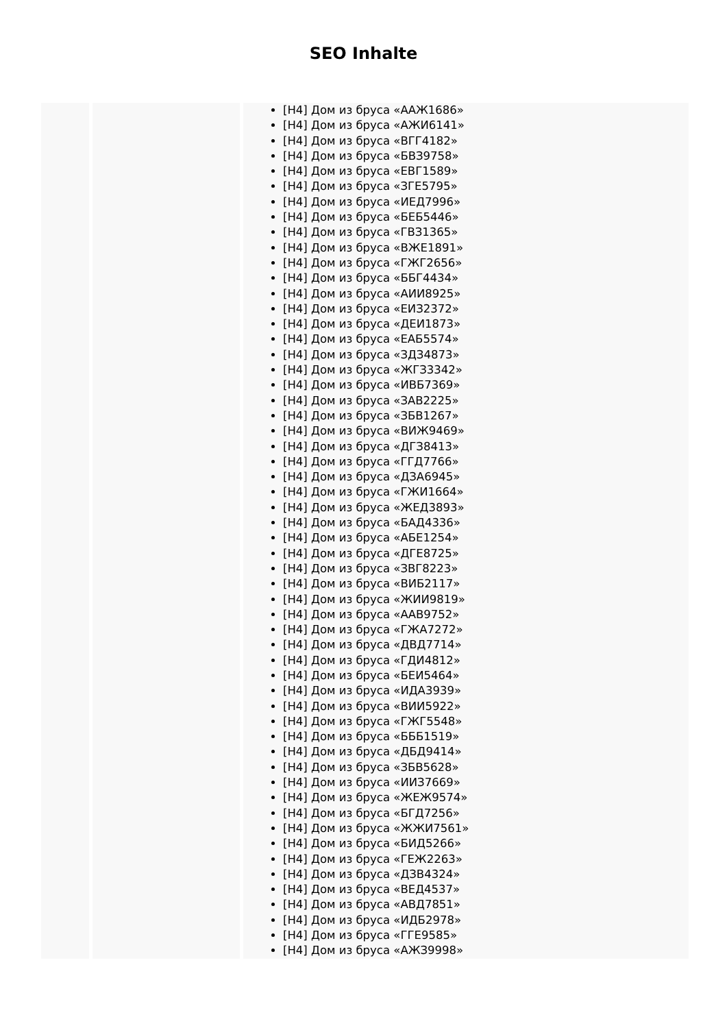SEO Inhalte
| | | [H4] Дом из бруса «ААЖ1686» [H4] Дом из бруса «АЖИ6141» [H4] Дом из бруса «ВГГ4182» [H4] Дом из бруса «БВЗ9758» [H4] Дом из бруса «ЕВГ1589» [H4] Дом из бруса «ЗГЕ5795» [H4] Дом из бруса «ИЕД7996» [H4] Дом из бруса «БЕБ5446» [H4] Дом из бруса «ГВЗ1365» [H4] Дом из бруса «ВЖЕ1891» [H4] Дом из бруса «ГЖГ2656» [H4] Дом из бруса «ББГ4434» [H4] Дом из бруса «АИИ8925» [H4] Дом из бруса «ЕИЗ2372» [H4] Дом из бруса «ДЕИ1873» [H4] Дом из бруса «ЕАБ5574» [H4] Дом из бруса «ЗДЗ4873» [H4] Дом из бруса «ЖГЗ3342» [H4] Дом из бруса «ИВБ7369» [H4] Дом из бруса «ЗАВ2225» [H4] Дом из бруса «ЗБВ1267» [H4] Дом из бруса «ВИЖ9469» [H4] Дом из бруса «ДГЗ8413» [H4] Дом из бруса «ГГД7766» [H4] Дом из бруса «ДЗА6945» [H4] Дом из бруса «ГЖИ1664» [H4] Дом из бруса «ЖЕД3893» [H4] Дом из бруса «БАД4336» [H4] Дом из бруса «АБЕ1254» [H4] Дом из бруса «ДГЕ8725» [H4] Дом из бруса «ЗВГ8223» [H4] Дом из бруса «ВИБ2117» [H4] Дом из бруса «ЖИИ9819» [H4] Дом из бруса «ААВ9752» [H4] Дом из бруса «ГЖА7272» [H4] Дом из бруса «ДВД7714» [H4] Дом из бруса «ГДИ4812» [H4] Дом из бруса «БЕИ5464» [H4] Дом из бруса «ИДА3939» [H4] Дом из бруса «ВИИ5922» [H4] Дом из бруса «ГЖГ5548» [H4] Дом из бруса «БББ1519» [H4] Дом из бруса «ДБД9414» [H4] Дом из бруса «ЗБВ5628» [H4] Дом из бруса «ИИЗ7669» [H4] Дом из бруса «ЖЕЖ9574» [H4] Дом из бруса «БГД7256» [H4] Дом из бруса «ЖЖИ7561» [H4] Дом из бруса «БИД5266» [H4] Дом из бруса «ГЕЖ2263» [H4] Дом из бруса «ДЗВ4324» [H4] Дом из бруса «ВЕД4537» [H4] Дом из бруса «АВД7851» [H4] Дом из бруса «ИДБ2978» [H4] Дом из бруса «ГГЕ9585» [H4] Дом из бруса «АЖЗ9998» |